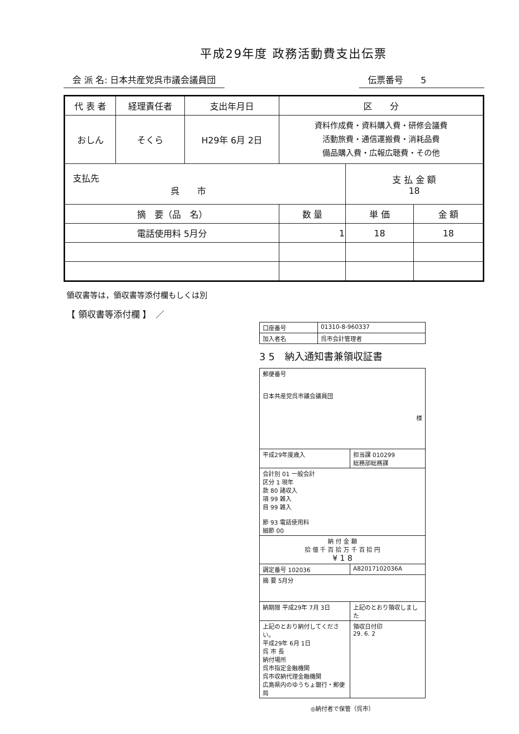平成29年度 政務活動費支出伝票
会 派 名: 日本共産党呉市議会議員団 伝票番号　　5
| 代 表 者 | 経理責任者 | 支出年月日 | 区 分 | | |
| --- | --- | --- | --- | --- | --- |
| おしん | そくら | H29年 6月 2日 | 資料作成費・資料購入費・研修会議費 活動旅費・通信運搬費・消耗品費 備品購入費・広報広聴費・その他 | | |
| 支払先 呉 市 | | | | 支 払 金 額 18 | |
| 摘 要（品 名） | | | 数 量 | 単 価 | 金 額 |
| 電話使用料 5月分 | | | 1 | 18 | 18 |
領収書等は，領収書等添付欄もしくは別
【 領収書等添付欄 】　／
| 口座番号 | 01310-8-960337 |
| 加入者名 | 呉市会計管理者 |
3 5　納入通知書兼領収証書
| 郵便番号 日本共産党呉市議会議員団 様 | |
| 平成29年度歳入 | 担当課 010299 総務部総務課 |
| 会計別 01 一般会計 区分 1 現年 款 80 諸収入 項 99 雑入 目 99 雑入 節 93 電話使用料 細節 00 | |
| 納 付 金 額 拾 億 千 百 拾 万 千 百 拾 円 ¥ 1 8 | |
| 調定番号 102036 | A82017102036A |
| 摘 要 5月分 | |
| 納期限 平成29年 7月 3日 | 上記のとおり領収しました |
| 上記のとおり納付してください。 平成29年 6月 1日 呉 市 長 納付場所 呉市指定金融機関 呉市収納代理金融機関 広島県内のゆうちょ銀行・郵便局 | 領収日付印 29. 6. 2 |
◎納付者で保管（呉市）